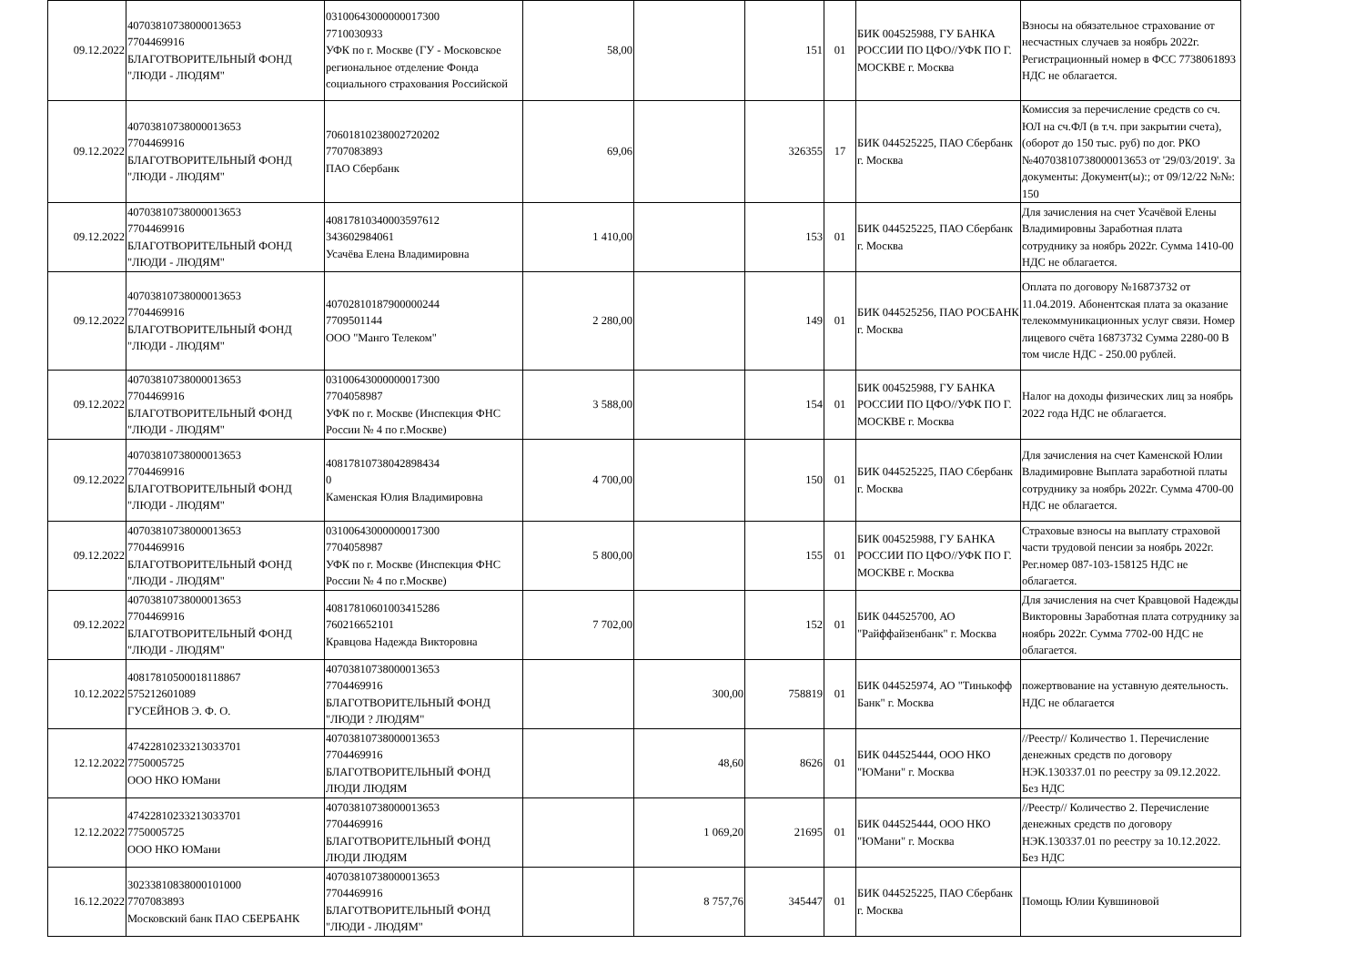| 09.12.2022 | 40703810738000013653 7704469916 БЛАГОТВОРИТЕЛЬНЫЙ ФОНД "ЛЮДИ - ЛЮДЯМ" | 03100643000000017300 7710030933 УФК по г. Москве (ГУ - Московское региональное отделение Фонда социального страхования Российской | 58,00 | | 151 | 01 | БИК 004525988, ГУ БАНКА РОССИИ ПО ЦФО//УФК ПО Г. МОСКВЕ г. Москва | Взносы на обязательное страхование от несчастных случаев за ноябрь 2022г. Регистрационный номер в ФСС 7738061893 НДС не облагается. |
| 09.12.2022 | 40703810738000013653 7704469916 БЛАГОТВОРИТЕЛЬНЫЙ ФОНД "ЛЮДИ - ЛЮДЯМ" | 70601810238002720202 7707083893 ПАО Сбербанк | 69,06 | | 326355 | 17 | БИК 044525225, ПАО Сбербанк г. Москва | Комиссия за перечисление средств со сч. ЮЛ на сч.ФЛ (в т.ч. при закрытии счета), (оборот до 150 тыс. руб) по дог. РКО №40703810738000013653 от '29/03/2019'. За документы: Документ(ы):; от 09/12/22 №№: 150 |
| 09.12.2022 | 40703810738000013653 7704469916 БЛАГОТВОРИТЕЛЬНЫЙ ФОНД "ЛЮДИ - ЛЮДЯМ" | 40817810340003597612 343602984061 Усачёва Елена Владимировна | 1 410,00 | | 153 | 01 | БИК 044525225, ПАО Сбербанк г. Москва | Для зачисления на счет Усачёвой Елены Владимировны Заработная плата сотруднику за ноябрь 2022г. Сумма 1410-00 НДС не облагается. |
| 09.12.2022 | 40703810738000013653 7704469916 БЛАГОТВОРИТЕЛЬНЫЙ ФОНД "ЛЮДИ - ЛЮДЯМ" | 40702810187900000244 7709501144 ООО "Манго Телеком" | 2 280,00 | | 149 | 01 | БИК 044525256, ПАО РОСБАНК г. Москва | Оплата по договору №16873732 от 11.04.2019. Абонентская плата за оказание телекоммуникационных услуг связи. Номер лицевого счёта 16873732 Сумма 2280-00 В том числе НДС - 250.00 рублей. |
| 09.12.2022 | 40703810738000013653 7704469916 БЛАГОТВОРИТЕЛЬНЫЙ ФОНД "ЛЮДИ - ЛЮДЯМ" | 03100643000000017300 7704058987 УФК по г. Москве (Инспекция ФНС России № 4 по г.Москве) | 3 588,00 | | 154 | 01 | БИК 004525988, ГУ БАНКА РОССИИ ПО ЦФО//УФК ПО Г. МОСКВЕ г. Москва | Налог на доходы физических лиц за ноябрь 2022 года НДС не облагается. |
| 09.12.2022 | 40703810738000013653 7704469916 БЛАГОТВОРИТЕЛЬНЫЙ ФОНД "ЛЮДИ - ЛЮДЯМ" | 40817810738042898434 0 Каменская Юлия Владимировна | 4 700,00 | | 150 | 01 | БИК 044525225, ПАО Сбербанк г. Москва | Для зачисления на счет Каменской Юлии Владимировне Выплата заработной платы сотруднику за ноябрь 2022г. Сумма 4700-00 НДС не облагается. |
| 09.12.2022 | 40703810738000013653 7704469916 БЛАГОТВОРИТЕЛЬНЫЙ ФОНД "ЛЮДИ - ЛЮДЯМ" | 03100643000000017300 7704058987 УФК по г. Москве (Инспекция ФНС России № 4 по г.Москве) | 5 800,00 | | 155 | 01 | БИК 004525988, ГУ БАНКА РОССИИ ПО ЦФО//УФК ПО Г. МОСКВЕ г. Москва | Страховые взносы на выплату страховой части трудовой пенсии за ноябрь 2022г. Рег.номер 087-103-158125 НДС не облагается. |
| 09.12.2022 | 40703810738000013653 7704469916 БЛАГОТВОРИТЕЛЬНЫЙ ФОНД "ЛЮДИ - ЛЮДЯМ" | 40817810601003415286 760216652101 Кравцова Надежда Викторовна | 7 702,00 | | 152 | 01 | БИК 044525700, АО "Райффайзенбанк" г. Москва | Для зачисления на счет Кравцовой Надежды Викторовны Заработная плата сотруднику за ноябрь 2022г. Сумма 7702-00 НДС не облагается. |
| 10.12.2022 | 40817810500018118867 575212601089 ГУСЕЙНОВ Э. Ф. О. | 40703810738000013653 7704469916 БЛАГОТВОРИТЕЛЬНЫЙ ФОНД "ЛЮДИ ? ЛЮДЯМ" | | 300,00 | 758819 | 01 | БИК 044525974, АО "Тинькофф Банк" г. Москва | пожертвование на уставную деятельность. НДС не облагается |
| 12.12.2022 | 47422810233213033701 7750005725 ООО НКО ЮМани | 40703810738000013653 7704469916 БЛАГОТВОРИТЕЛЬНЫЙ ФОНД ЛЮДИ ЛЮДЯМ | | 48,60 | 8626 | 01 | БИК 044525444, ООО НКО "ЮМани" г. Москва | //Реестр// Количество 1. Перечисление денежных средств по договору НЭК.130337.01 по реестру за 09.12.2022. Без НДС |
| 12.12.2022 | 47422810233213033701 7750005725 ООО НКО ЮМани | 40703810738000013653 7704469916 БЛАГОТВОРИТЕЛЬНЫЙ ФОНД ЛЮДИ ЛЮДЯМ | | 1 069,20 | 21695 | 01 | БИК 044525444, ООО НКО "ЮМани" г. Москва | //Реестр// Количество 2. Перечисление денежных средств по договору НЭК.130337.01 по реестру за 10.12.2022. Без НДС |
| 16.12.2022 | 30233810838000101000 7707083893 Московский банк ПАО СБЕРБАНК | 40703810738000013653 7704469916 БЛАГОТВОРИТЕЛЬНЫЙ ФОНД "ЛЮДИ - ЛЮДЯМ" | | 8 757,76 | 345447 | 01 | БИК 044525225, ПАО Сбербанк г. Москва | Помощь Юлии Кувшиновой |